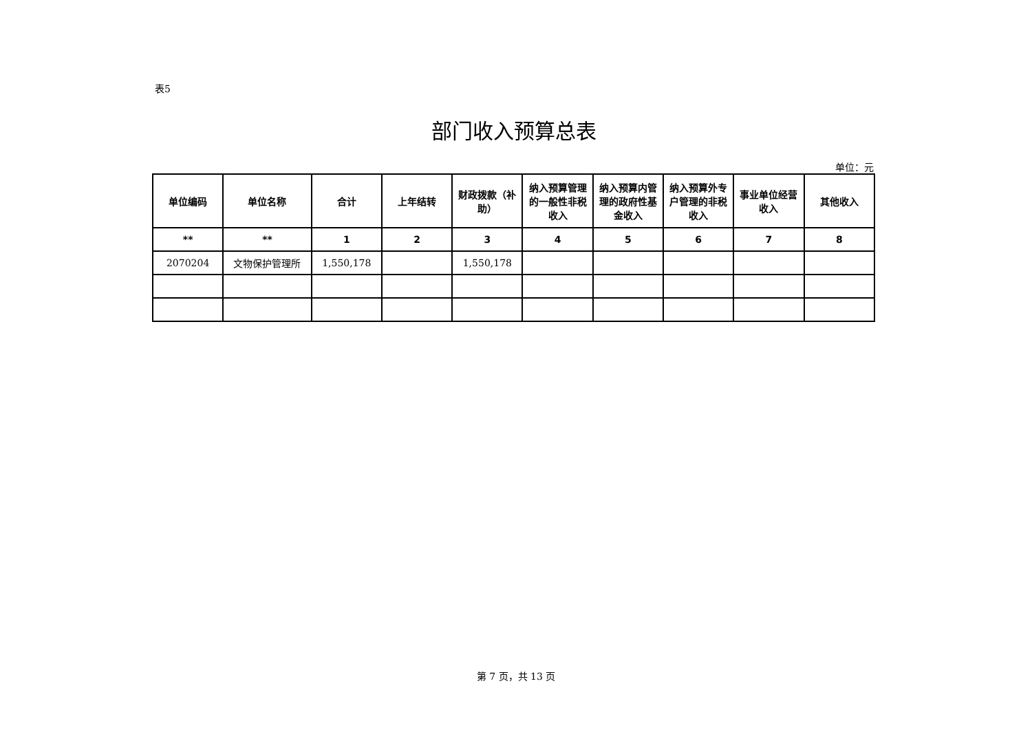表5
部门收入预算总表
单位：元
| 单位编码 | 单位名称 | 合计 | 上年结转 | 财政拨款（补助） | 纳入预算管理的一般性非税收入 | 纳入预算内管理的政府性基金收入 | 纳入预算外专户管理的非税收入 | 事业单位经营收入 | 其他收入 |
| --- | --- | --- | --- | --- | --- | --- | --- | --- | --- |
| ** | ** | 1 | 2 | 3 | 4 | 5 | 6 | 7 | 8 |
| 2070204 | 文物保护管理所 | 1,550,178 | | 1,550,178 | | | | | |
第 7 页，共 13 页